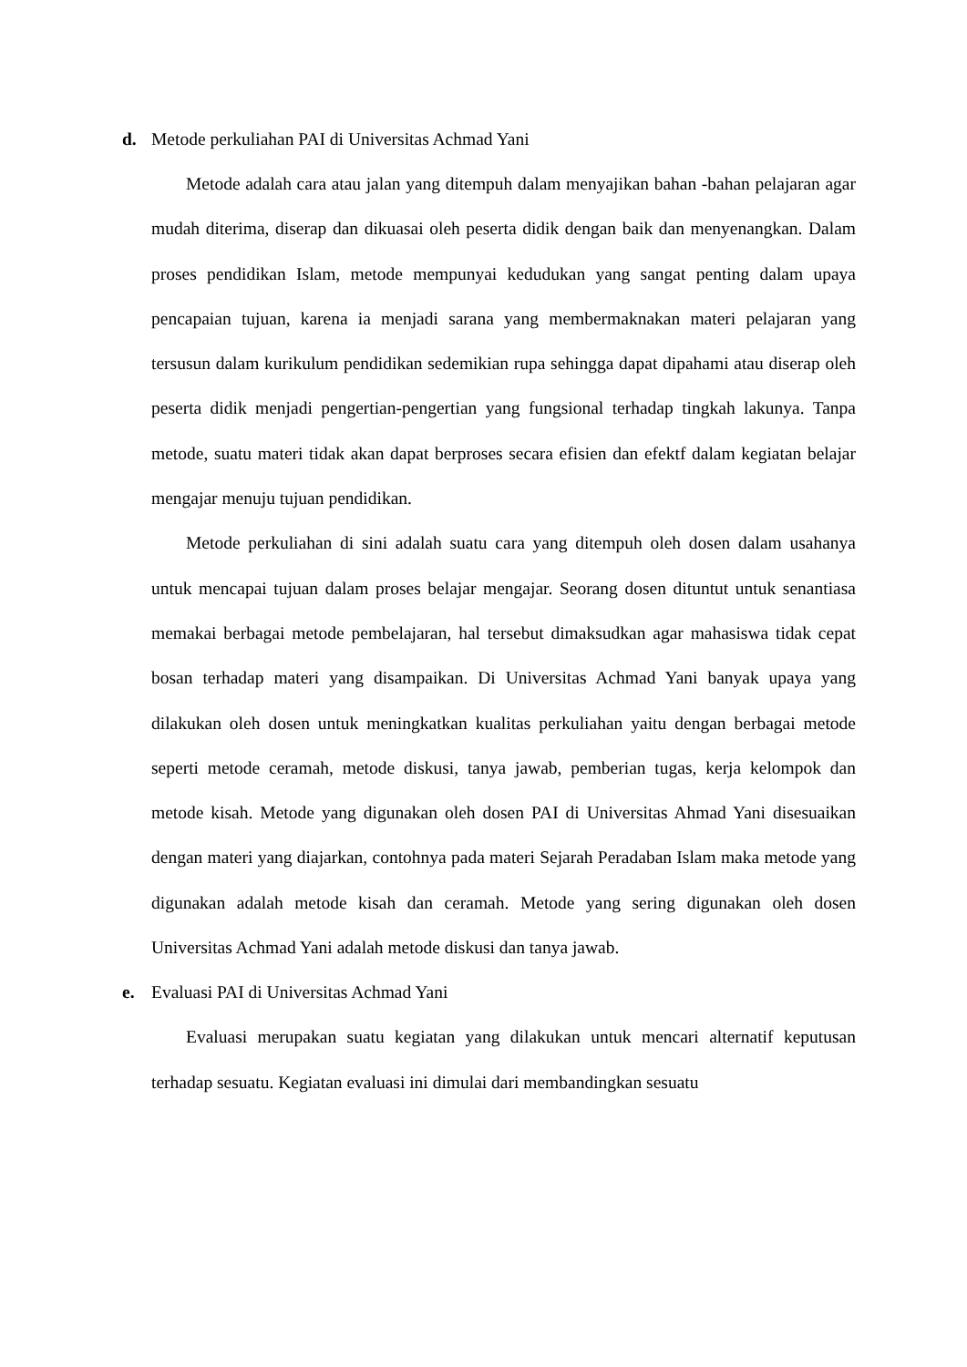d. Metode perkuliahan PAI di Universitas Achmad Yani
Metode adalah cara atau jalan yang ditempuh dalam menyajikan bahan -bahan pelajaran agar mudah diterima, diserap dan dikuasai oleh peserta didik dengan baik dan menyenangkan. Dalam proses pendidikan Islam, metode mempunyai kedudukan yang sangat penting dalam upaya pencapaian tujuan, karena ia menjadi sarana yang membermaknakan materi pelajaran yang tersusun dalam kurikulum pendidikan sedemikian rupa sehingga dapat dipahami atau diserap oleh peserta didik menjadi pengertian-pengertian yang fungsional terhadap tingkah lakunya. Tanpa metode, suatu materi tidak akan dapat berproses secara efisien dan efektf dalam kegiatan belajar mengajar menuju tujuan pendidikan.
Metode perkuliahan di sini adalah suatu cara yang ditempuh oleh dosen dalam usahanya untuk mencapai tujuan dalam proses belajar mengajar. Seorang dosen dituntut untuk senantiasa memakai berbagai metode pembelajaran, hal tersebut dimaksudkan agar mahasiswa tidak cepat bosan terhadap materi yang disampaikan. Di Universitas Achmad Yani banyak upaya yang dilakukan oleh dosen untuk meningkatkan kualitas perkuliahan yaitu dengan berbagai metode seperti metode ceramah, metode diskusi, tanya jawab, pemberian tugas, kerja kelompok dan metode kisah. Metode yang digunakan oleh dosen PAI di Universitas Ahmad Yani disesuaikan dengan materi yang diajarkan, contohnya pada materi Sejarah Peradaban Islam maka metode yang digunakan adalah metode kisah dan ceramah. Metode yang sering digunakan oleh dosen Universitas Achmad Yani adalah metode diskusi dan tanya jawab.
e. Evaluasi PAI di Universitas Achmad Yani
Evaluasi merupakan suatu kegiatan yang dilakukan untuk mencari alternatif keputusan terhadap sesuatu. Kegiatan evaluasi ini dimulai dari membandingkan sesuatu